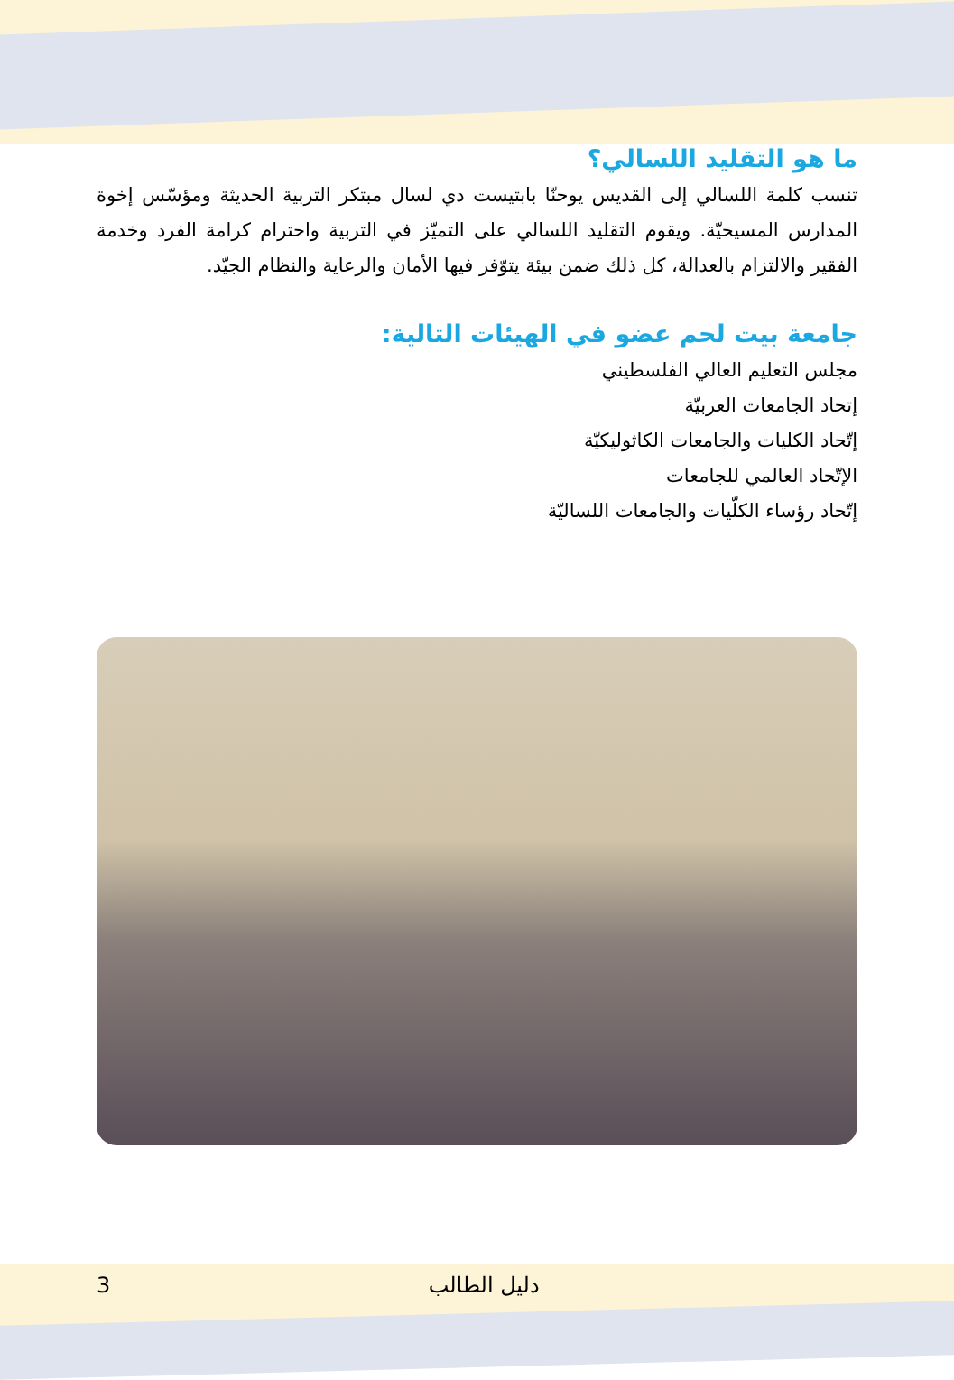ما هو التقليد اللسالي؟
تنسب كلمة اللسالي إلى القديس يوحنّا بابتيست دي لسال مبتكر التربية الحديثة ومؤسّس إخوة المدارس المسيحيّة. ويقوم التقليد اللسالي على التميّز في التربية واحترام كرامة الفرد وخدمة الفقير والالتزام بالعدالة، كل ذلك ضمن بيئة يتوّفر فيها الأمان والرعاية والنظام الجيّد.
جامعة بيت لحم عضو في الهيئات التالية:
مجلس التعليم العالي الفلسطيني
إتحاد الجامعات العربيّة
إتّحاد الكليات والجامعات الكاثوليكيّة
الإتّحاد العالمي للجامعات
إتّحاد رؤساء الكلّيات والجامعات اللساليّة
3 دليل الطالب